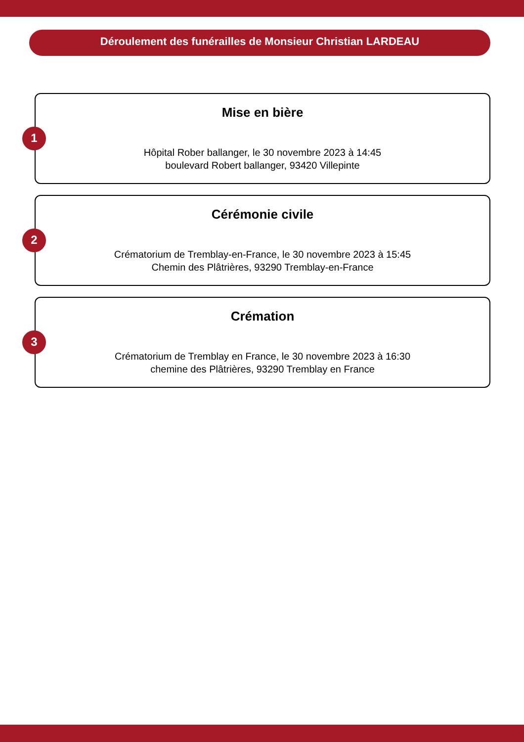Déroulement des funérailles de Monsieur Christian LARDEAU
1
Mise en bière
Hôpital Rober ballanger, le 30 novembre 2023 à 14:45
boulevard Robert ballanger, 93420 Villepinte
2
Cérémonie civile
Crématorium de Tremblay-en-France, le 30 novembre 2023 à 15:45
Chemin des Plâtrières, 93290 Tremblay-en-France
3
Crémation
Crématorium de Tremblay en France, le 30 novembre 2023 à 16:30
chemine des Plâtrières, 93290 Tremblay en France